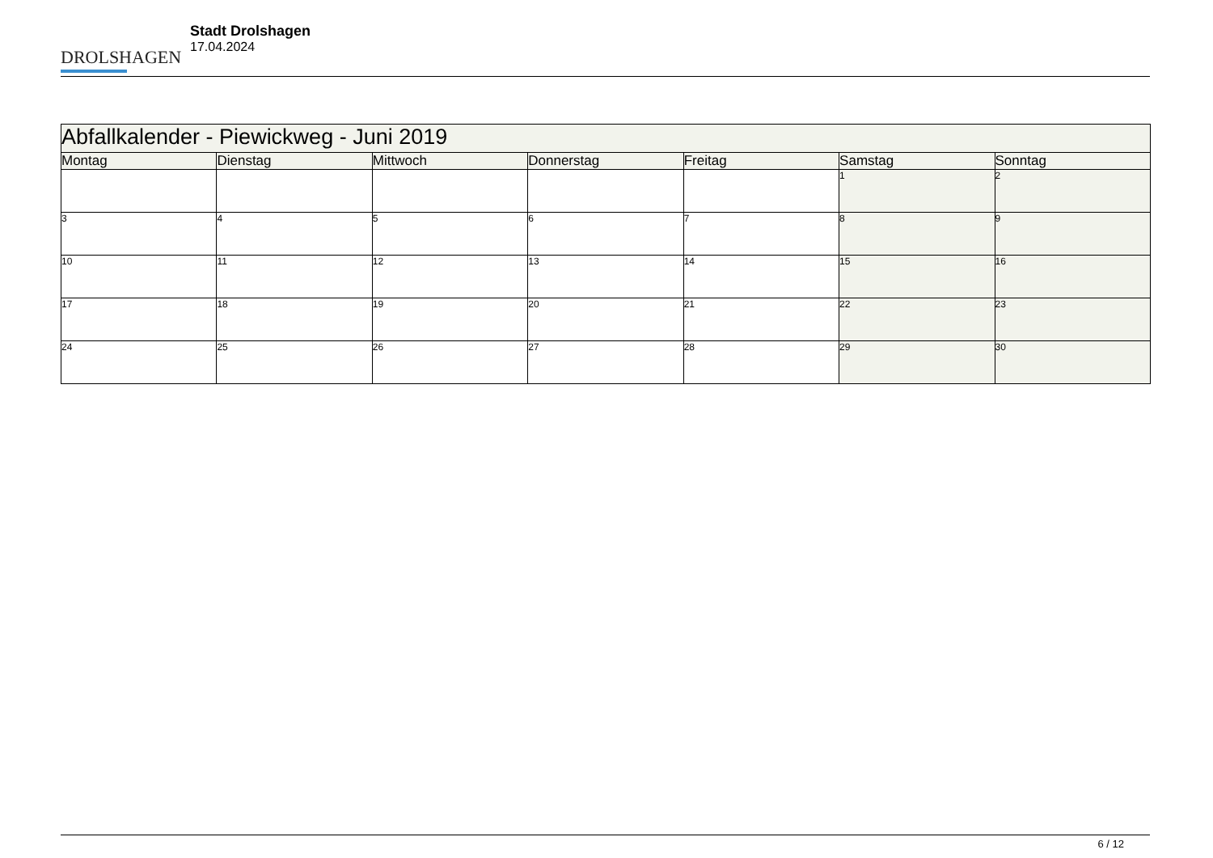DROLSHAGEN
Stadt Drolshagen
17.04.2024
| Abfallkalender - Piewickweg - Juni 2019 | | | | | | |
| --- | --- | --- | --- | --- | --- | --- |
| Montag | Dienstag | Mittwoch | Donnerstag | Freitag | Samstag | Sonntag |
| | | | | | 1 | 2 |
| 3 | 4 | 5 | 6 | 7 | 8 | 9 |
| 10 | 11 | 12 | 13 | 14 | 15 | 16 |
| 17 | 18 | 19 | 20 | 21 | 22 | 23 |
| 24 | 25 | 26 | 27 | 28 | 29 | 30 |
6 / 12